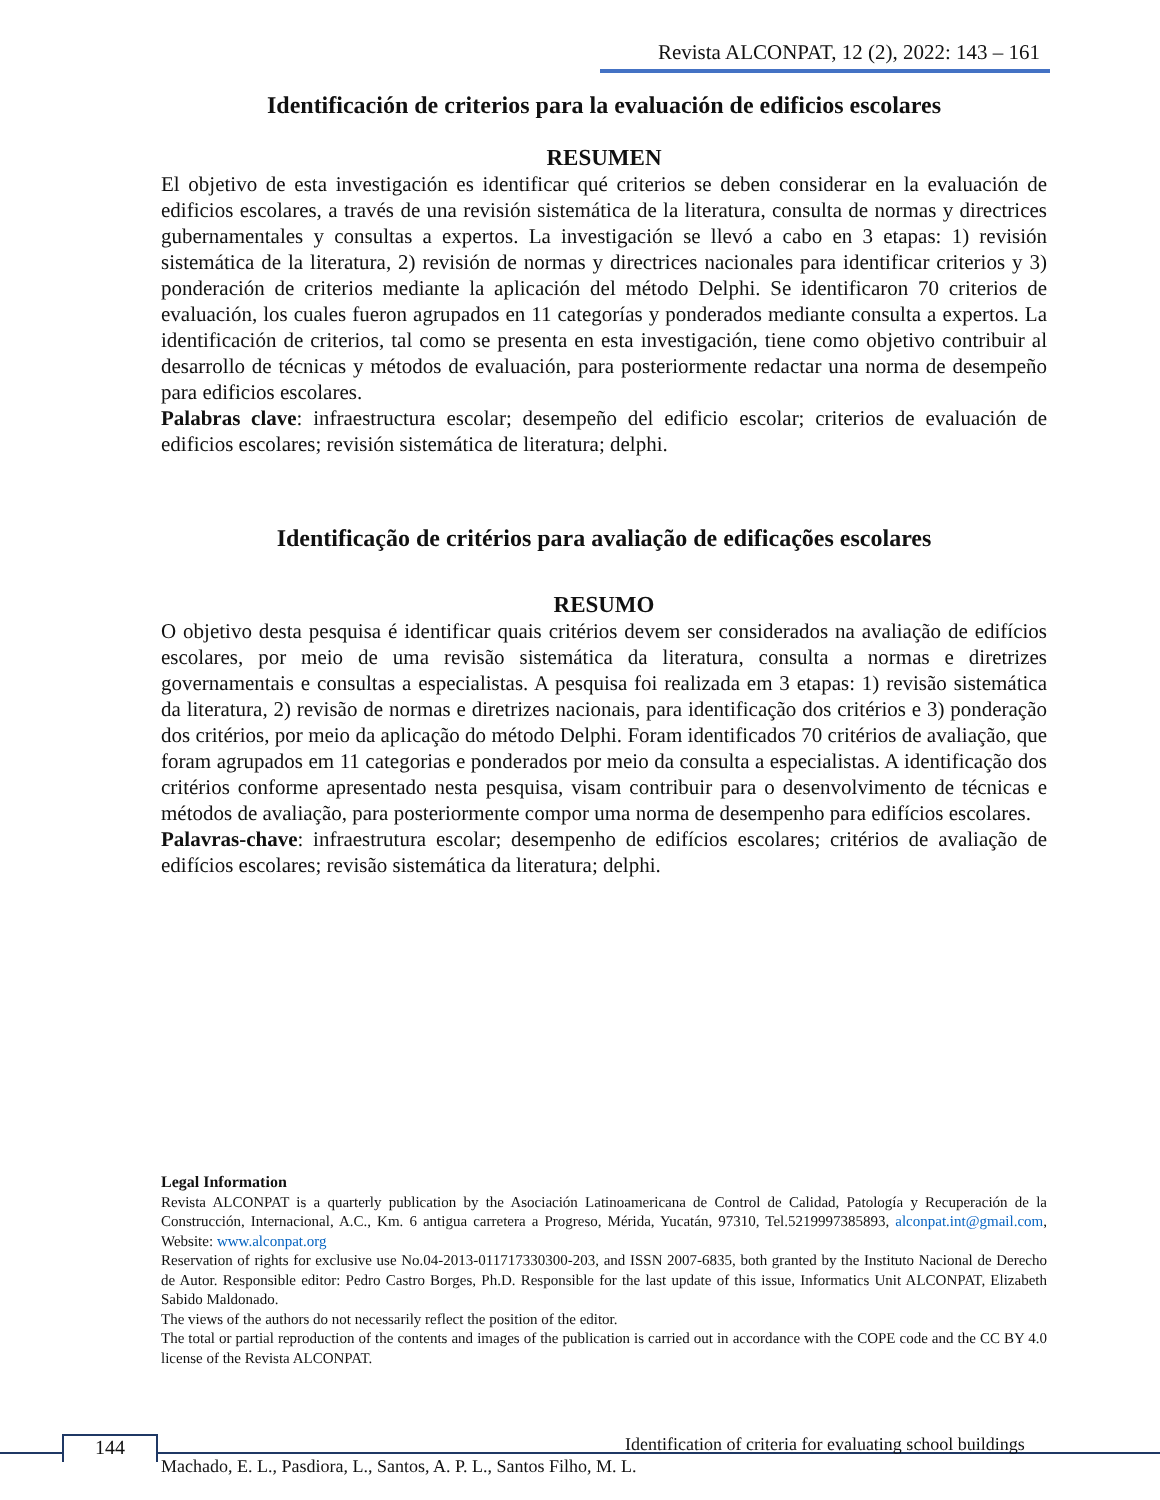Revista ALCONPAT, 12 (2), 2022: 143 – 161
Identificación de criterios para la evaluación de edificios escolares
RESUMEN
El objetivo de esta investigación es identificar qué criterios se deben considerar en la evaluación de edificios escolares, a través de una revisión sistemática de la literatura, consulta de normas y directrices gubernamentales y consultas a expertos. La investigación se llevó a cabo en 3 etapas: 1) revisión sistemática de la literatura, 2) revisión de normas y directrices nacionales para identificar criterios y 3) ponderación de criterios mediante la aplicación del método Delphi. Se identificaron 70 criterios de evaluación, los cuales fueron agrupados en 11 categorías y ponderados mediante consulta a expertos. La identificación de criterios, tal como se presenta en esta investigación, tiene como objetivo contribuir al desarrollo de técnicas y métodos de evaluación, para posteriormente redactar una norma de desempeño para edificios escolares.
Palabras clave: infraestructura escolar; desempeño del edificio escolar; criterios de evaluación de edificios escolares; revisión sistemática de literatura; delphi.
Identificação de critérios para avaliação de edificações escolares
RESUMO
O objetivo desta pesquisa é identificar quais critérios devem ser considerados na avaliação de edifícios escolares, por meio de uma revisão sistemática da literatura, consulta a normas e diretrizes governamentais e consultas a especialistas. A pesquisa foi realizada em 3 etapas: 1) revisão sistemática da literatura, 2) revisão de normas e diretrizes nacionais, para identificação dos critérios e 3) ponderação dos critérios, por meio da aplicação do método Delphi. Foram identificados 70 critérios de avaliação, que foram agrupados em 11 categorias e ponderados por meio da consulta a especialistas. A identificação dos critérios conforme apresentado nesta pesquisa, visam contribuir para o desenvolvimento de técnicas e métodos de avaliação, para posteriormente compor uma norma de desempenho para edifícios escolares.
Palavras-chave: infraestrutura escolar; desempenho de edifícios escolares; critérios de avaliação de edifícios escolares; revisão sistemática da literatura; delphi.
Legal Information
Revista ALCONPAT is a quarterly publication by the Asociación Latinoamericana de Control de Calidad, Patología y Recuperación de la Construcción, Internacional, A.C., Km. 6 antigua carretera a Progreso, Mérida, Yucatán, 97310, Tel.5219997385893, alconpat.int@gmail.com, Website: www.alconpat.org
Reservation of rights for exclusive use No.04-2013-011717330300-203, and ISSN 2007-6835, both granted by the Instituto Nacional de Derecho de Autor. Responsible editor: Pedro Castro Borges, Ph.D. Responsible for the last update of this issue, Informatics Unit ALCONPAT, Elizabeth Sabido Maldonado.
The views of the authors do not necessarily reflect the position of the editor.
The total or partial reproduction of the contents and images of the publication is carried out in accordance with the COPE code and the CC BY 4.0 license of the Revista ALCONPAT.
144
Identification of criteria for evaluating school buildings
Machado, E. L., Pasdiora, L., Santos, A. P. L., Santos Filho, M. L.